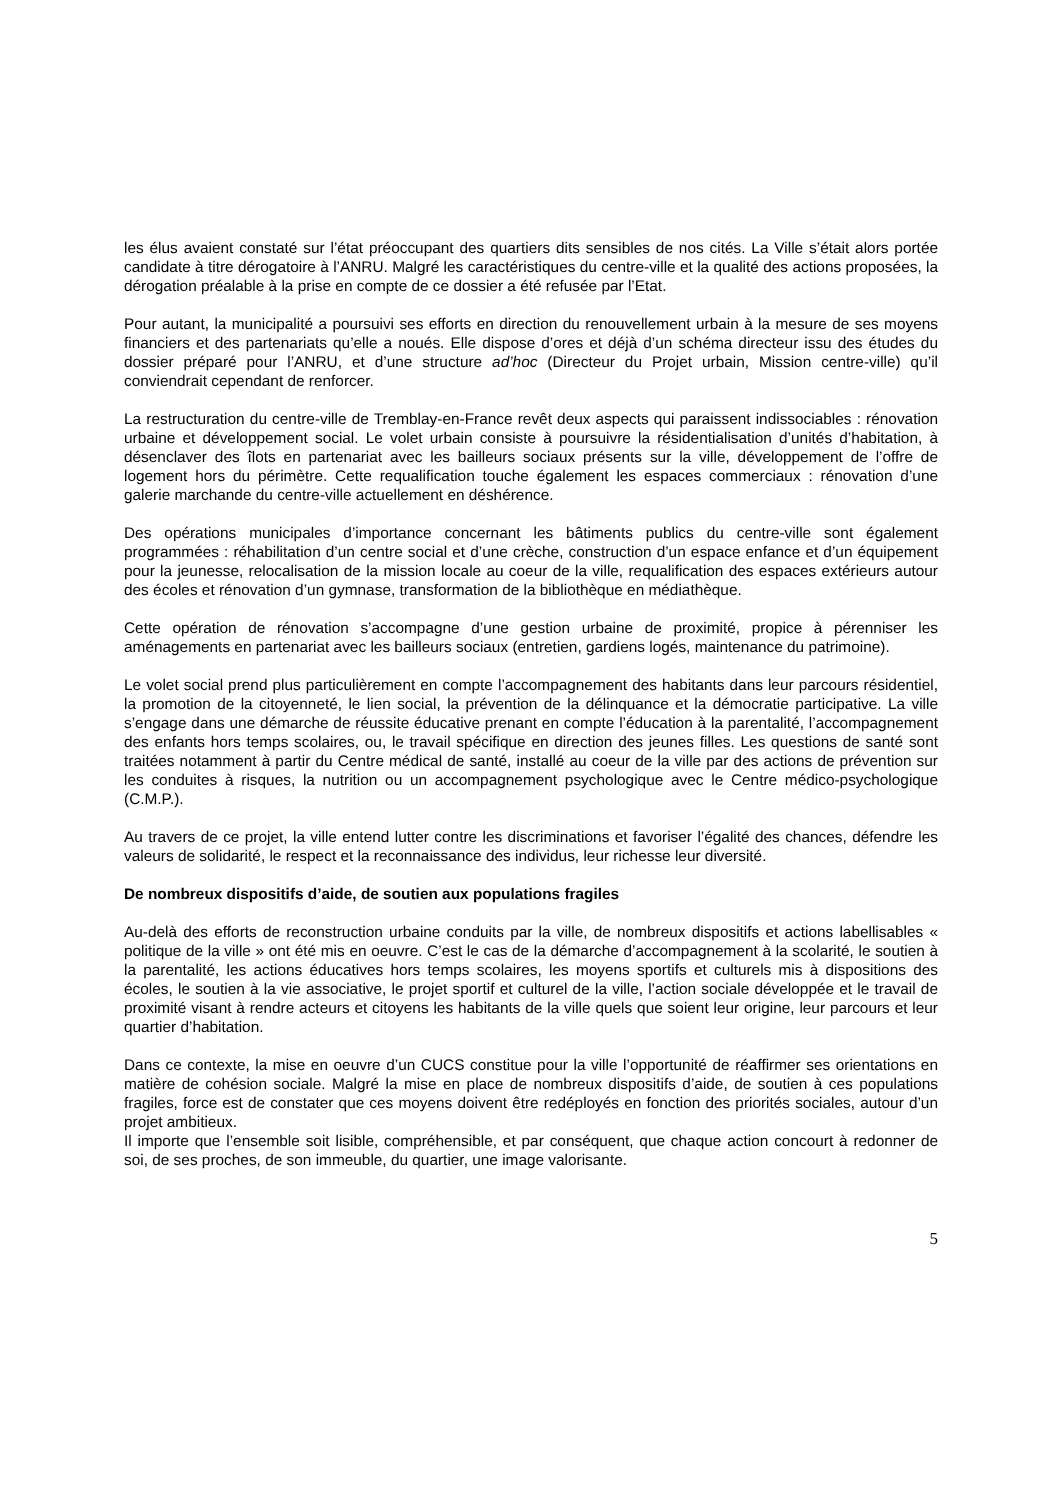les élus avaient constaté sur l’état préoccupant des quartiers dits sensibles de nos cités. La Ville s’était alors portée candidate à titre dérogatoire à l’ANRU. Malgré les caractéristiques du centre-ville et la qualité des actions proposées, la dérogation préalable à la prise en compte de ce dossier a été refusée par l’Etat.
Pour autant, la municipalité a poursuivi ses efforts en direction du renouvellement urbain à la mesure de ses moyens financiers et des partenariats qu’elle a noués. Elle dispose d’ores et déjà d’un schéma directeur issu des études du dossier préparé pour l’ANRU, et d’une structure ad’hoc (Directeur du Projet urbain, Mission centre-ville) qu’il conviendrait cependant de renforcer.
La restructuration du centre-ville de Tremblay-en-France revêt deux aspects qui paraissent indissociables : rénovation urbaine et développement social. Le volet urbain consiste à poursuivre la résidentialisation d’unités d’habitation, à désenclaver des îlots en partenariat avec les bailleurs sociaux présents sur la ville, développement de l’offre de logement hors du périmètre. Cette requalification touche également les espaces commerciaux : rénovation d’une galerie marchande du centre-ville actuellement en déshérence.
Des opérations municipales d’importance concernant les bâtiments publics du centre-ville sont également programmées : réhabilitation d’un centre social et d’une crèche, construction d’un espace enfance et d’un équipement pour la jeunesse, relocalisation de la mission locale au coeur de la ville, requalification des espaces extérieurs autour des écoles et rénovation d’un gymnase, transformation de la bibliothèque en médiathèque.
Cette opération de rénovation s’accompagne d’une gestion urbaine de proximité, propice à pérenniser les aménagements en partenariat avec les bailleurs sociaux (entretien, gardiens logés, maintenance du patrimoine).
Le volet social prend plus particulièrement en compte l’accompagnement des habitants dans leur parcours résidentiel, la promotion de la citoyenneté, le lien social, la prévention de la délinquance et la démocratie participative. La ville s’engage dans une démarche de réussite éducative prenant en compte l’éducation à la parentalité, l’accompagnement des enfants hors temps scolaires, ou, le travail spécifique en direction des jeunes filles. Les questions de santé sont traitées notamment à partir du Centre médical de santé, installé au coeur de la ville par des actions de prévention sur les conduites à risques, la nutrition ou un accompagnement psychologique avec le Centre médico-psychologique (C.M.P.).
Au travers de ce projet, la ville entend lutter contre les discriminations et favoriser l’égalité des chances, défendre les valeurs de solidarité, le respect et la reconnaissance des individus, leur richesse leur diversité.
De nombreux dispositifs d’aide, de soutien aux populations fragiles
Au-delà des efforts de reconstruction urbaine conduits par la ville, de nombreux dispositifs et actions labellisables « politique de la ville » ont été mis en oeuvre. C’est le cas de la démarche d’accompagnement à la scolarité, le soutien à la parentalité, les actions éducatives hors temps scolaires, les moyens sportifs et culturels mis à dispositions des écoles, le soutien à la vie associative, le projet sportif et culturel de la ville, l’action sociale développée et le travail de proximité visant à rendre acteurs et citoyens les habitants de la ville quels que soient leur origine, leur parcours et leur quartier d’habitation.
Dans ce contexte, la mise en oeuvre d’un CUCS constitue pour la ville l’opportunité de réaffirmer ses orientations en matière de cohésion sociale. Malgré la mise en place de nombreux dispositifs d’aide, de soutien à ces populations fragiles, force est de constater que ces moyens doivent être redéployés en fonction des priorités sociales, autour d’un projet ambitieux.
Il importe que l’ensemble soit lisible, compréhensible, et par conséquent, que chaque action concourt à redonner de soi, de ses proches, de son immeuble, du quartier, une image valorisante.
5